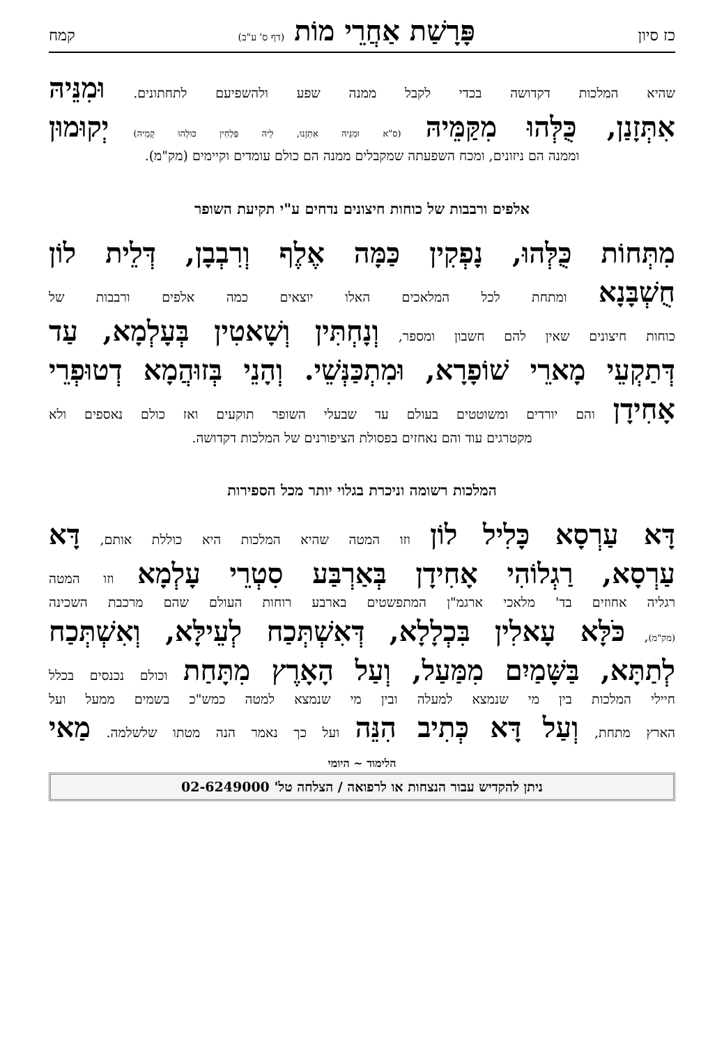כז סיון פָּרָשַׁת אַחֲרֵי מוֹת (דף ס' ע"ב) קמח
שהיא המלכות דקדושה בכדי לקבל ממנה שפע ולהשפיעם לתחתונים. וּמִנֵּיהּ
אִתְּזָנַן, כֻּלְּהוּ מִקַּמֵּיהּ (ס"א וּמִנֵּיהּ אִתְּזָנוּ, לֵיהּ פַּלְחִין כּוּלְהוּ קָמֵיהּ) יְקוּמוּן
וממנה הם ניזונים, ומכח השפעתה שמקבלים ממנה הם כולם עומדים וקיימים (מק"מ).
אלפים ורבבות של כוחות חיצונים נדחים ע"י תקיעת השופר
מִתְּחוֹת כֻּלְּהוּ, נָפְקִין כַּמָּה אֶלֶף וְרִבְבָן, דְּלֵית לוֹן
חֻשְׁבָּנָא ומתחת לכל המלאכים האלו יוצאים כמה אלפים ורבבות של
כוחות חיצונים שאין להם חשבון ומספר, וְנָחְתִּין וְשָׁאטִין בְּעָלְמָא, עַד
דְּתַקְעֵי מָארֵי שׁוֹפָרָא, וּמִתְכַּנְּשֵׁי. וְהָנֵי בְּזוּהֲמָא דְטוּפְרֵי
אָחִידָן והם יורדים ומשוטטים בעולם עד שבעלי השופר תוקעים ואז כולם נאספים ולא
מקטרגים עוד והם נאחזים בפסולת הציפורנים של המלכות דקדושה.
המלכות רשומה וניכרת בגלוי יותר מכל הספירות
דָּא עַרְסָא כָּלִיל לוֹן וזו המטה שהיא המלכות היא כוללת אותם, דָּא
עַרְסָא, רַגְלוֹהִי אָחִידָן בְּאַרְבַּע סִטְרֵי עָלְמָא וזו המטה
רגליה אחוזים בד' מלאכי ארגמ"ן המתפשטים בארבע רוחות העולם שהם מרכבת השכינה
(מק"מ), כֹּלָּא עָאלִין בִּכְלָלָא, דְּאִשְׁתְּכַח לְעֵילָּא, וְאִשְׁתְּכַח
לְתַתָּא, בַּשָּׁמַיִם מִמַּעַל, וְעַל הָאָרֶץ מִתָּחַת וכולם נכנסים בכלל
חיילי המלכות בין מי שנמצא למעלה ובין מי שנמצא למטה כמש"כ בשמים ממעל ועל
הארץ מתחת, וְעַל דָּא כְּתִיב הִנֵּה ועל כך נאמר הנה מטתו שלשלמה. מַאי
הלימוד ~ היומי
ניתן להקדיש עבור הנצחות או לרפואה / הצלחה טל' 02-6249000